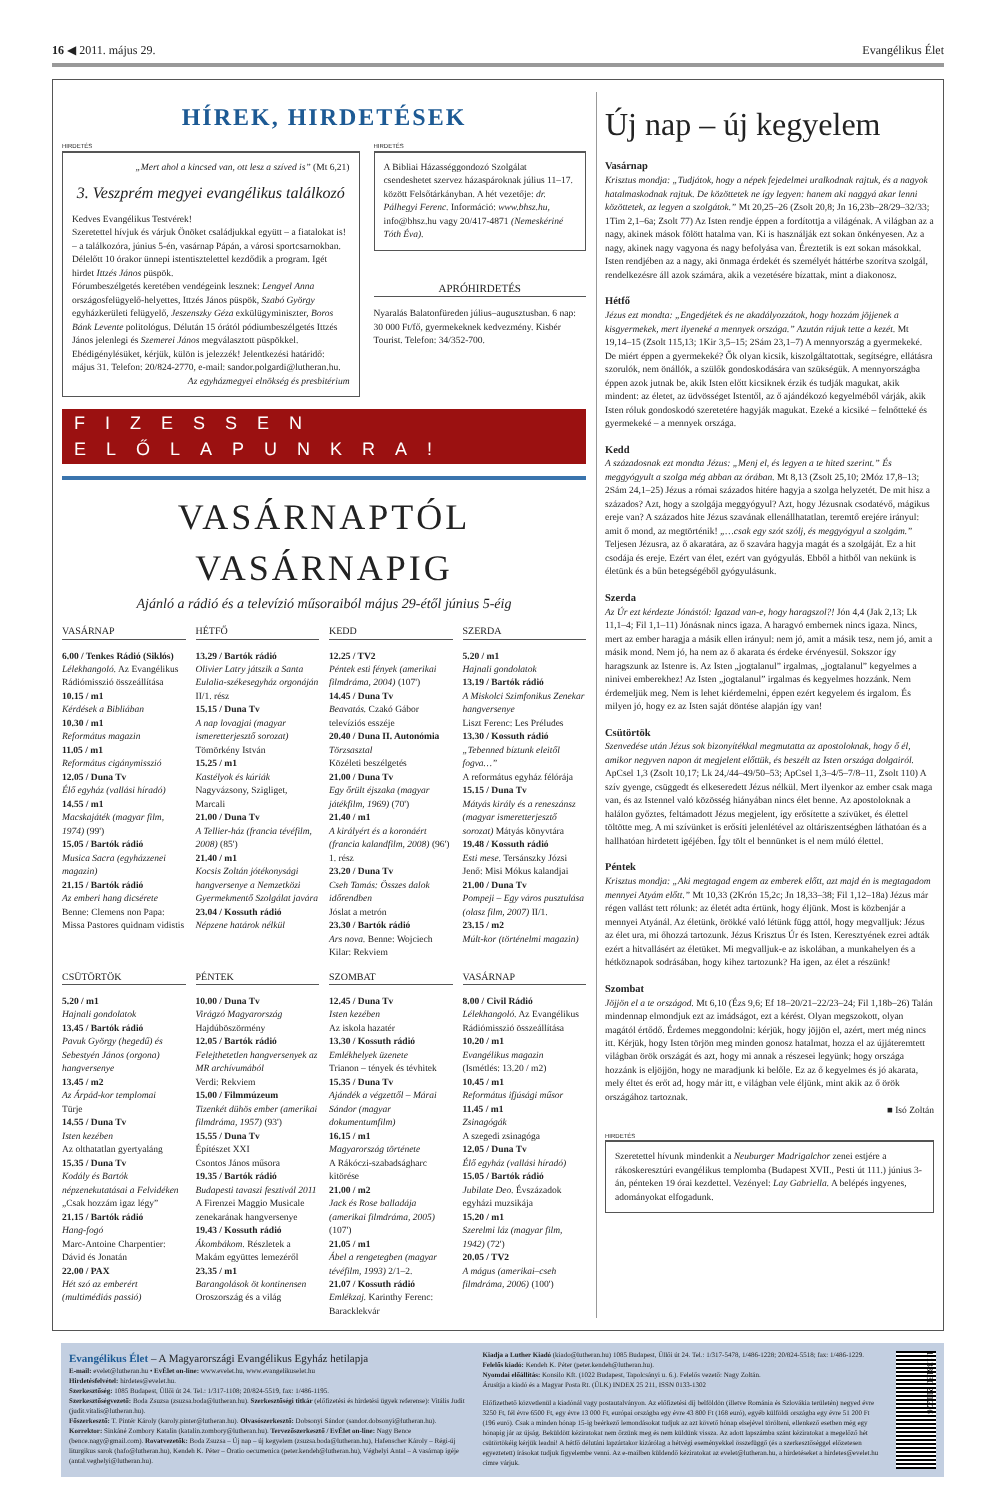16 ◀ 2011. május 29. Evangélikus Élet
HÍREK, HIRDETÉSEK
HIRDETÉS
„Mert ahol a kincsed van, ott lesz a szíved is” (Mt 6,21)
3. Veszprém megyei evangélikus találkozó
Kedves Evangélikus Testvérek!
Szeretettel hívjuk és várjuk Önöket családjukkal együtt – a fiatalokat is! – a találkozóra, június 5-én, vasárnap Pápán, a városi sportcsarnokban. Délelőtt 10 órakor ünnepi istentisztelettel kezdődik a program. Igét hirdet Ittzés János püspök.
Fórumbeszélgetés keretében vendégeink lesznek: Lengyel Anna országosfelügyelő-helyettes, Ittzés János püspök, Szabó György egyházkerületi felügyelő, Jeszenszky Géza exkülügyminiszter, Boros Bánk Levente politológus. Délután 15 órától pódiumbeszélgetés Ittzés János jelenlegi és Szemerei János megválasztott püspökkel.
Ebédigénylésüket, kérjük, külön is jelezzék! Jelentkezési határidő: május 31. Telefon: 20/824-2770, e-mail: sandor.polgardi@lutheran.hu.
Az egyházmegyei elnökség és presbitérium
HIRDETÉS
A Bibliai Házasséggondozó Szolgálat csendeshetet szervez házaspároknak július 11–17. között Felsőtárkányban. A hét vezetője: dr. Pálhegyi Ferenc. Információ: www.bhsz.hu, info@bhsz.hu vagy 20/417-4871 (Nemeskériné Tóth Éva).
APRÓHIRDETÉS
Nyaralás Balatonfüreden július–augusztusban. 6 nap: 30 000 Ft/fő, gyermekeknek kedvezmény. Kisbér Tourist. Telefon: 34/352-700.
FIZESSEN ELŐLAPUNKRA!
VASÁRNAPTÓL VASÁRNAPIG
Ajánló a rádió és a televízió műsoraiból május 29-étől június 5-éig
VASÁRNAP
6.00 / Tenkes Rádió (Siklós)
Lélekhangoló. Az Evangélikus Rádiómisszió összeállítása
10.15 / m1
Kérdések a Bibliában
10.30 / m1
Református magazin
11.05 / m1
Református cigánymisszió
12.05 / Duna Tv
Élő egyház (vallási híradó)
14.55 / m1
Macskajáték (magyar film, 1974) (99')
15.05 / Bartók rádió
Musica Sacra (egyházzenei magazin)
21.15 / Bartók rádió
Az emberi hang dicsérete
Benne: Clemens non Papa: Missa Pastores quidnam vidistis
HÉTFŐ
13.29 / Bartók rádió
Olivier Latry játszik a Santa Eulalia-székesegyház orgonáján
II/1. rész
15.15 / Duna Tv
A nap lovagjai (magyar ismeretterjesztő sorozat)
Tömörkény István
15.25 / m1
Kastélyok és kúriák
Nagyvázsony, Szigliget, Marcali
21.00 / Duna Tv
A Tellier-ház (francia tévéfilm, 2008) (85')
21.40 / m1
Kocsis Zoltán jótékonysági hangversenye a Nemzetközi Gyermekmentő Szolgálat javára
23.04 / Kossuth rádió
Népzene határok nélkül
KEDD
12.25 / TV2
Péntek esti fények (amerikai filmdráma, 2004) (107')
14.45 / Duna Tv
Beavatás. Czakó Gábor televíziós esszéje
20.40 / Duna II. Autonómia
Törzsasztal
Közéleti beszélgetés
21.00 / Duna Tv
Egy őrült éjszaka (magyar játékfilm, 1969) (70')
21.40 / m1
A királyért és a koronáért (francia kalandfilm, 2008) (96') 1. rész
23.20 / Duna Tv
Cseh Tamás: Összes dalok időrendben
Jóslat a metrón
23.30 / Bartók rádió
Ars nova. Benne: Wojciech Kilar: Rekviem
SZERDA
5.20 / m1
Hajnali gondolatok
13.19 / Bartók rádió
A Miskolci Szimfonikus Zenekar hangversenye
Liszt Ferenc: Les Préludes
13.30 / Kossuth rádió
„Tebenned bíztunk eleitől fogva…”
A református egyház félórája
15.15 / Duna Tv
Mátyás király és a reneszánsz (magyar ismeretterjesztő sorozat) Mátyás könyvtára
19.48 / Kossuth rádió
Esti mese. Tersánszky Józsi Jenő: Misi Mókus kalandjai
21.00 / Duna Tv
Pompeji – Egy város pusztulása (olasz film, 2007) II/1.
23.15 / m2
Múlt-kor (történelmi magazin)
CSÜTÖRTÖK
5.20 / m1
Hajnali gondolatok
13.45 / Bartók rádió
Pavuk György (hegedű) és Sebestyén János (orgona) hangversenye
13.45 / m2
Az Árpád-kor templomai
Türje
14.55 / Duna Tv
Isten kezében
Az olthatatlan gyertyaláng
15.35 / Duna Tv
Kodály és Bartók népzenekutatásai a Felvidéken
„Csak hozzám igaz légy”
21.15 / Bartók rádió
Hang-fogó
Marc-Antoine Charpentier: Dávid és Jonatán
22.00 / PAX
Hét szó az emberért (multimédiás passió)
PÉNTEK
10.00 / Duna Tv
Virágzó Magyarország
Hajdúböszörmény
12.05 / Bartók rádió
Felejthetetlen hangversenyek az MR archívumából
Verdi: Rekviem
15.00 / Filmmúzeum
Tizenkét dühös ember (amerikai filmdráma, 1957) (93')
15.55 / Duna Tv
Építészet XXI
Csontos János műsora
19.35 / Bartók rádió
Budapesti tavaszi fesztivál 2011
A Firenzei Maggio Musicale zenekarának hangversenye
19.43 / Kossuth rádió
Ákombákom. Részletek a Makám együttes lemezéről
23.35 / m1
Barangolások öt kontinensen
Oroszország és a világ
SZOMBAT
12.45 / Duna Tv
Isten kezében
Az iskola hazatér
13.30 / Kossuth rádió
Emlékhelyek üzenete
Trianon – tények és tévhitek
15.35 / Duna Tv
Ajándék a végzettől – Márai Sándor (magyar dokumentumfilm)
16.15 / m1
Magyarország története
A Rákóczi-szabadságharc kitörése
21.00 / m2
Jack és Rose balladája (amerikai filmdráma, 2005) (107')
21.05 / m1
Ábel a rengetegben (magyar tévéfilm, 1993) 2/1–2.
21.07 / Kossuth rádió
Emlékzaj. Karinthy Ferenc: Baracklekvár
VASÁRNAP
8.00 / Civil Rádió
Lélekhangoló. Az Evangélikus Rádiómisszió összeállítása
10.20 / m1
Evangélikus magazin
(Ismétlés: 13.20 / m2)
10.45 / m1
Református ifjúsági műsor
11.45 / m1
Zsinagógák
A szegedi zsinagóga
12.05 / Duna Tv
Élő egyház (vallási híradó)
15.05 / Bartók rádió
Jubilate Deo. Évszázadok egyházi muzsikája
15.20 / m1
Szerelmi láz (magyar film, 1942) (72')
20.05 / TV2
A mágus (amerikai–cseh filmdráma, 2006) (100')
Új nap – új kegyelem
Vasárnap
Krisztus mondja: „Tudjátok, hogy a népek fejedelmei uralkodnak rajtuk, és a nagyok hatalmaskodnak rajtuk. De közöttetek ne így legyen: hanem aki naggyá akar lenni közöttetek, az legyen a szolgátok.” Mt 20,25–26 (Zsolt 20,8; Jn 16,23b–28/29–32/33; 1Tim 2,1–6a; Zsolt 77) Az Isten rendje éppen a fordítottja a világénak. A világban az a nagy, akinek mások fölött hatalma van. Ki is használják ezt sokan önkényesen. Az a nagy, akinek nagy vagyona és nagy befolyása van. Éreztetik is ezt sokan másokkal. Isten rendjében az a nagy, aki önmaga érdekét és személyét háttérbe szorítva szolgál, rendelkezésre áll azok számára, akik a vezetésére bízattak, mint a diakonosz.
Hétfő
Jézus ezt mondta: „Engedjétek és ne akadályozzátok, hogy hozzám jöjjenek a kisgyermekek, mert ilyeneké a mennyek országa.” Azután rájuk tette a kezét. Mt 19,14–15 (Zsolt 115,13; 1Kir 3,5–15; 2Sám 23,1–7) A mennyország a gyermekeké. De miért éppen a gyermekeké? Ők olyan kicsik, kiszolgáltatottak, segítségre, ellátásra szorulók, nem önállók, a szülők gondoskodására van szükségük. A mennyországba éppen azok jutnak be, akik Isten előtt kicsiknek érzik és tudják magukat, akik mindent: az életet, az üdvösséget Istentől, az ő ajándékozó kegyelméből várják, akik Isten róluk gondoskodó szeretetére hagyják magukat. Ezeké a kicsiké – felnőtteké és gyermekeké – a mennyek országa.
Kedd
A századosnak ezt mondta Jézus: „Menj el, és legyen a te hited szerint.” És meggyógyult a szolga még abban az órában. Mt 8,13 (Zsolt 25,10; 2Móz 17,8–13; 2Sám 24,1–25) Jézus a római százados hitére hagyja a szolga helyzetét. De mit hisz a százados? Azt, hogy a szolgája meggyógyul? Azt, hogy Jézusnak csodatévő, mágikus ereje van? A százados hite Jézus szavának ellenállhatatlan, teremtő erejére irányul: amit ő mond, az megtörténik! „…csak egy szót szólj, és meggyógyul a szolgám.” Teljesen Jézusra, az ő akaratára, az ő szavára hagyja magát és a szolgáját. Ez a hit csodája és ereje. Ezért van élet, ezért van gyógyulás. Ebből a hitből van nekünk is életünk és a bűn betegségéből gyógyulásunk.
Szerda
Az Úr ezt kérdezte Jónástól: Igazad van-e, hogy haragszol?! Jón 4,4 (Jak 2,13; Lk 11,1–4; Fil 1,1–11) Jónásnak nincs igaza. A haragvó embernek nincs igaza. Nincs, mert az ember haragja a másik ellen irányul: nem jó, amit a másik tesz, nem jó, amit a másik mond. Nem jó, ha nem az ő akarata és érdeke érvényesül. Sokszor így haragszunk az Istenre is. Az Isten „jogtalanul” irgalmas, „jogtalanul” kegyelmes a ninivei emberekhez! Az Isten „jogtalanul” irgalmas és kegyelmes hozzánk. Nem érdemeljük meg. Nem is lehet kiérdemelni, éppen ezért kegyelem és irgalom. És milyen jó, hogy ez az Isten saját döntése alapján így van!
Csütörtök
Szenvedése után Jézus sok bizonyítékkal megmutatta az apostoloknak, hogy ő él, amikor negyven napon át megjelent előttük, és beszélt az Isten országa dolgairól. ApCsel 1,3 (Zsolt 10,17; Lk 24,/44–49/50–53; ApCsel 1,3–4/5–7/8–11, Zsolt 110) A szív gyenge, csüggedt és elkeseredett Jézus nélkül. Mert ilyenkor az ember csak maga van, és az Istennel való közösség hiányában nincs élet benne. Az apostoloknak a halálon győztes, feltámadott Jézus megjelent, így erősítette a szívüket, és élettel töltötte meg. A mi szívünket is erősíti jelenlétével az oltáriszentségben láthatóan és a hallhatóan hirdetett igéjében. Így tölt el bennünket is el nem múló élettel.
Péntek
Krisztus mondja: „Aki megtagad engem az emberek előtt, azt majd én is megtagadom mennyei Atyám előtt.” Mt 10,33 (2Krón 15,2c; Jn 18,33–38; Fil 1,12–18a) Jézus már régen vallást tett rólunk: az életét adta értünk, hogy éljünk. Most is közbenjár a mennyei Atyánál. Az életünk, örökké való létünk függ attól, hogy megvalljuk: Jézus az élet ura, mi őhozzá tartozunk. Jézus Krisztus Úr és Isten. Keresztyének ezrei adták ezért a hitvallásért az életüket. Mi megvalljuk-e az iskolában, a munkahelyen és a hétköznapok sodrásában, hogy kihez tartozunk? Ha igen, az élet a részünk!
Szombat
Jöjjön el a te országod. Mt 6,10 (Ézs 9,6; Ef 18–20/21–22/23–24; Fil 1,18b–26) Talán mindennap elmondjuk ezt az imádságot, ezt a kérést. Olyan megszokott, olyan magától értődő. Érdemes meggondolni: kérjük, hogy jöjjön el, azért, mert még nincs itt. Kérjük, hogy Isten törjön meg minden gonosz hatalmat, hozza el az újjáteremtett világban örök országát és azt, hogy mi annak a részesei legyünk; hogy országa hozzánk is eljöjjön, hogy ne maradjunk ki belőle. Ez az ő kegyelmes és jó akarata, mely éltet és erőt ad, hogy már itt, e világban vele éljünk, mint akik az ő örök országához tartoznak.
■ Isó Zoltán
HIRDETÉS
Szeretettel hívunk mindenkit a Neuburger Madrigalchor zenei estjére a rákoskeresztúri evangélikus templomba (Budapest XVII., Pesti út 111.) június 3-án, pénteken 19 órai kezdettel. Vezényel: Lay Gabriella. A belépés ingyenes, adományokat elfogadunk.
Evangélikus Élet – A Magyarországi Evangélikus Egyház hetilapja
E-mail: evelet@lutheran.hu • EvÉlet on-line: www.evelet.hu, www.evangelikuselet.hu
Hirdetésfelvétel: hirdetes@evelet.hu.
Szerkesztőség: 1085 Budapest, Üllői út 24. Tel.: 1/317-1108; 20/824-5519, fax: 1/486-1195.
Szerkesztőségvezető: Boda Zsuzsa (zsuzsa.boda@lutheran.hu). Szerkesztőségi titkár (előfizetési és hirdetési ügyek referense): Vitális Judit (judit.vitalis@lutheran.hu).
Főszerkesztő: T. Pintér Károly (karoly.pinter@lutheran.hu). Olvasószerkesztő: Dobsonyi Sándor (sandor.dobsonyi@lutheran.hu). Korrektor: Sinkáné Zombory Katalin (katalin.zombory@lutheran.hu). Tervezőszerkesztő / EvÉlet on-line: Nagy Bence (bence.nagy@gmail.com). Rovatvezetők: Boda Zsuzsa – Új nap – új kegyelem (zsuzsa.boda@lutheran.hu), Hafenscher Károly – Régi-új liturgikus sarok (hafo@lutheran.hu), Kendeh K. Péter – Oratio oecumenica (peter.kendeh@lutheran.hu), Véghelyi Antal – A vasárnap igéje (antal.veghelyi@lutheran.hu).
Kiadja a Luther Kiadó (kiado@lutheran.hu) 1085 Budapest, Üllői út 24. Tel.: 1/317-5478, 1/486-1228; 20/824-5518; fax: 1/486-1229. Felelős kiadó: Kendeh K. Péter (peter.kendeh@lutheran.hu).
Nyomdai előállítás: Konsilo Kft. (1022 Budapest, Tapolcsányi u. 6.). Felelős vezető: Nagy Zoltán.
Árusítja a kiadó és a Magyar Posta Rt. (ÜLK) INDEX 25 211, ISSN 0133-1302
Előfizethető közvetlenül a kiadónál vagy postautalványon. Az előfizetési díj belföldön (illetve Románia és Szlovákia területén) negyed évre 3250 Ft, fél évre 6500 Ft, egy évre 13 000 Ft, európai országba egy évre 43 800 Ft (168 euró), egyéb külföldi országba egy évre 51 200 Ft (196 euró). Csak a minden hónap 15-ig beérkező lemondásokat tudjuk az azt követő hónap elsejével törölteni, ellenkező esetben még egy hónapig jár az újság. Beküldött kéziratokat nem őrzünk meg és nem küldünk vissza. Az adott lapszámba szánt kéziratokat a megelőző hét csütörtökéig kérjük leadni! A hétfő délutáni lapzártakor kizárólag a hétvégi eseményekkel összefüggő (és a szerkesztőséggel előzetesen egyeztetett) írásokat tudjuk figyelembe venni. Az e-mailben küldendő kéziratokat az evelet@lutheran.hu, a hirdetéseket a hirdetes@evelet.hu címre várjuk.
1 133130 211226